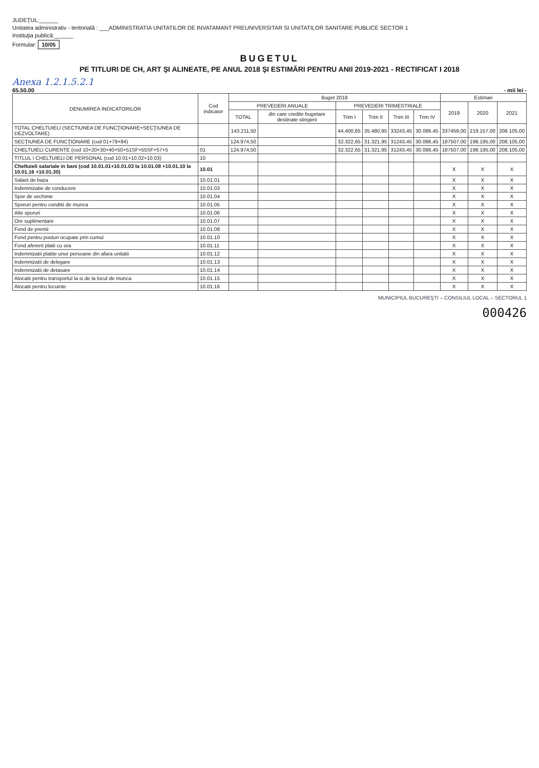JUDEŢUL:______
Unitatea administrativ - teritorială : ___ADMINISTRATIA UNITATILOR DE INVATAMANT PREUNIVERSITAR SI UNITATILOR SANITARE PUBLICE SECTOR 1
Instituţia publică:______
Formular: 10/05
BUGETUL
PE TITLURI DE CH, ART ŞI ALINEATE, PE ANUL 2018 ŞI ESTIMĂRI PENTRU ANII 2019-2021 - RECTIFICAT I 2018
Anexa 1.2.1.5.2.1
65.50.00 - mii lei -
| DENUMIREA INDICATORILOR | Cod indicator | Buget 2018 | | | | | | Estimari | | |
| --- | --- | --- | --- | --- | --- | --- | --- | --- | --- | --- |
| | | PREVEDERI ANUALE | | PREVEDERI TRIMESTRIALE | | | | 2019 | 2020 | 2021 |
| | | TOTAL | din care credite bugetare destinate stingerii | Trim I | Trim II | Trim III | Trim IV | | | |
| TOTAL CHELTUIELI (SECTIUNEA DE FUNCŢIONARE+SECŢIUNEA DE DEZVOLTARE) | | 143.211,50 | | 44.400,65 | 35.480,95 | 33243,45 | 30.086,45 | 337459,00 | 219.157,00 | 208.105,00 |
| SECŢIUNEA DE FUNCŢIONARE (cod 01+79+84) | | 124.974,50 | | 32.322,65 | 31.321,95 | 31243,45 | 30.086,45 | 187507,00 | 198.195,00 | 208.105,00 |
| CHELTUIELI CURENTE (cod 10+20+30+40+50+51SF+55SF+57+5 | 01 | 124.974,50 | | 32.322,65 | 31.321,95 | 31243,45 | 30.086,45 | 187507,00 | 198.195,00 | 208.105,00 |
| TITLUL I CHELTUIELI DE PERSONAL (cod 10.01+10.02+10.03) | 10 | | | | | | | | | |
| Cheltuieli salariale in bani (cod 10.01.01+10.01.03 la 10.01.08 +10.01.10 la 10.01.16 +10.01.30) | 10.01 | | | | | | | X | X | X |
| Salarii de baza | 10.01.01 | | | | | | | X | X | X |
| Indemnizatie de conducere | 10.01.03 | | | | | | | X | X | X |
| Spor de vechime | 10.01.04 | | | | | | | X | X | X |
| Sporuri pentru conditii de munca | 10.01.05 | | | | | | | X | X | X |
| Alte sporuri | 10.01.06 | | | | | | | X | X | X |
| Ore suplimentare | 10.01.07 | | | | | | | X | X | X |
| Fond de premii | 10.01.08 | | | | | | | X | X | X |
| Fond pentru posturi ocupate prin cumul | 10.01.10 | | | | | | | X | X | X |
| Fond aferent platii cu ora | 10.01.11 | | | | | | | X | X | X |
| Indemnizatii platite unor persoane din afara unitatii | 10.01.12 | | | | | | | X | X | X |
| Indemnizatii de delegare | 10.01.13 | | | | | | | X | X | X |
| Indemnizatii de detasare | 10.01.14 | | | | | | | X | X | X |
| Alocatii pentru transportul la si de la locul de munca | 10.01.15 | | | | | | | X | X | X |
| Alocatii pentru locuinte | 10.01.16 | | | | | | | X | X | X |
MUNICIPIUL BUCUREŞTI – CONSILIUL LOCAL – SECTORUL 1
000426